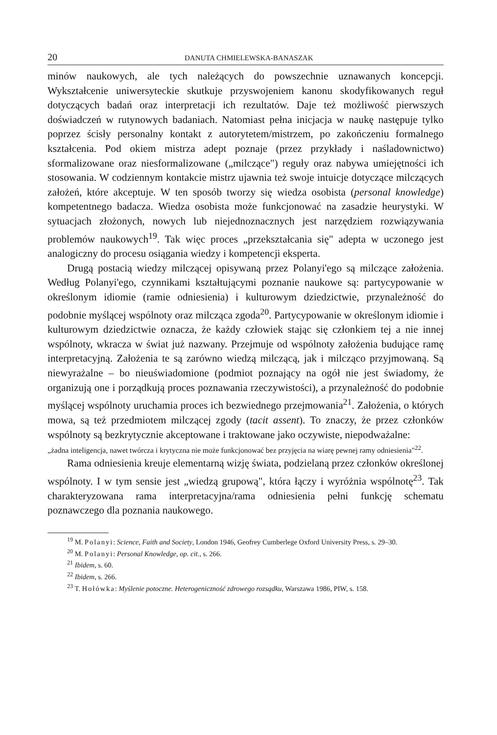20 DANUTA CHMIELEWSKA-BANASZAK
minów naukowych, ale tych należących do powszechnie uznawanych koncepcji. Wykształcenie uniwersyteckie skutkuje przyswojeniem kanonu skodyfikowanych reguł dotyczących badań oraz interpretacji ich rezultatów. Daje też możliwość pierwszych doświadczeń w rutynowych badaniach. Natomiast pełna inicjacja w naukę następuje tylko poprzez ścisły personalny kontakt z autorytetem/mistrzem, po zakończeniu formalnego kształcenia. Pod okiem mistrza adept poznaje (przez przykłady i naśladownictwo) sformalizowane oraz niesformalizowane („milczące") reguły oraz nabywa umiejętności ich stosowania. W codziennym kontakcie mistrz ujawnia też swoje intuicje dotyczące milczących założeń, które akceptuje. W ten sposób tworzy się wiedza osobista (personal knowledge) kompetentnego badacza. Wiedza osobista może funkcjonować na zasadzie heurystyki. W sytuacjach złożonych, nowych lub niejednoznacznych jest narzędziem rozwiązywania problemów naukowych<sup>19</sup>. Tak więc proces „przekształcania się" adepta w uczonego jest analogiczny do procesu osiągania wiedzy i kompetencji eksperta.
Drugą postacią wiedzy milczącej opisywaną przez Polanyi'ego są milczące założenia. Według Polanyi'ego, czynnikami kształtującymi poznanie naukowe są: partycypowanie w określonym idiomie (ramie odniesienia) i kulturowym dziedzictwie, przynależność do podobnie myślącej wspólnoty oraz milcząca zgoda<sup>20</sup>. Partycypowanie w określonym idiomie i kulturowym dziedzictwie oznacza, że każdy człowiek stając się członkiem tej a nie innej wspólnoty, wkracza w świat już nazwany. Przejmuje od wspólnoty założenia budujące ramę interpretacyjną. Założenia te są zarówno wiedzą milczącą, jak i milcząco przyjmowaną. Są niewyrażalne – bo nieuświadomione (podmiot poznający na ogół nie jest świadomy, że organizują one i porządkują proces poznawania rzeczywistości), a przynależność do podobnie myślącej wspólnoty uruchamia proces ich bezwiednego przejmowania<sup>21</sup>. Założenia, o których mowa, są też przedmiotem milczącej zgody (tacit assent). To znaczy, że przez członków wspólnoty są bezkrytycznie akceptowane i traktowane jako oczywiste, niepodważalne:
„żadna inteligencja, nawet twórcza i krytyczna nie może funkcjonować bez przyjęcia na wiarę pewnej ramy odniesienia"<sup>22</sup>.
Rama odniesienia kreuje elementarną wizję świata, podzielaną przez członków określonej wspólnoty. I w tym sensie jest „wiedzą grupową", która łączy i wyróżnia wspólnotę<sup>23</sup>. Tak charakteryzowana rama interpretacyjna/rama odniesienia pełni funkcję schematu poznawczego dla poznania naukowego.
<sup>19</sup> M. Polanyi: Science, Faith and Society, London 1946, Geofrey Cumberlege Oxford University Press, s. 29–30.
<sup>20</sup> M. Polanyi: Personal Knowledge, op. cit., s. 266.
<sup>21</sup> Ibidem, s. 60.
<sup>22</sup> Ibidem, s. 266.
<sup>23</sup> T. Hołówka: Myślenie potoczne. Heterogeniczność zdrowego rozsądku, Warszawa 1986, PIW, s. 158.